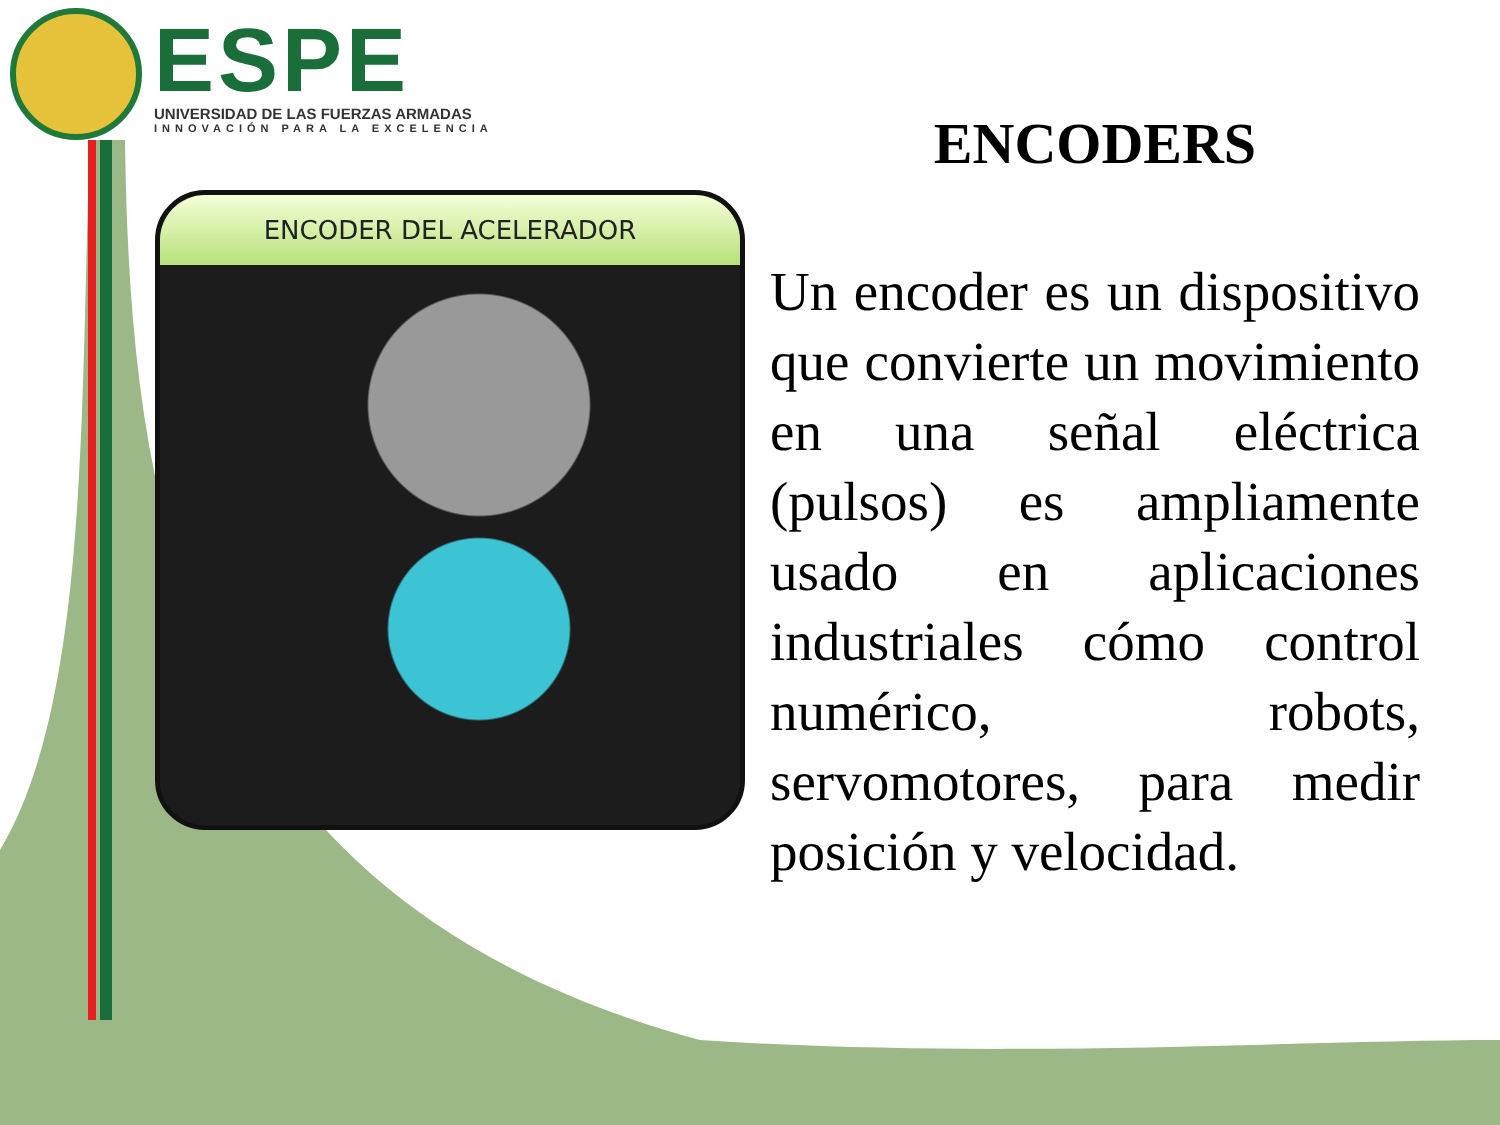ESPE
UNIVERSIDAD DE LAS FUERZAS ARMADAS
INNOVACIÓN PARA LA EXCELENCIA
ENCODER DEL ACELERADOR
ENCODERS
Un encoder es un dispositivo que convierte un movimiento en una señal eléctrica (pulsos) es ampliamente usado en aplicaciones industriales cómo control numérico, robots, servomotores, para medir posición y velocidad.